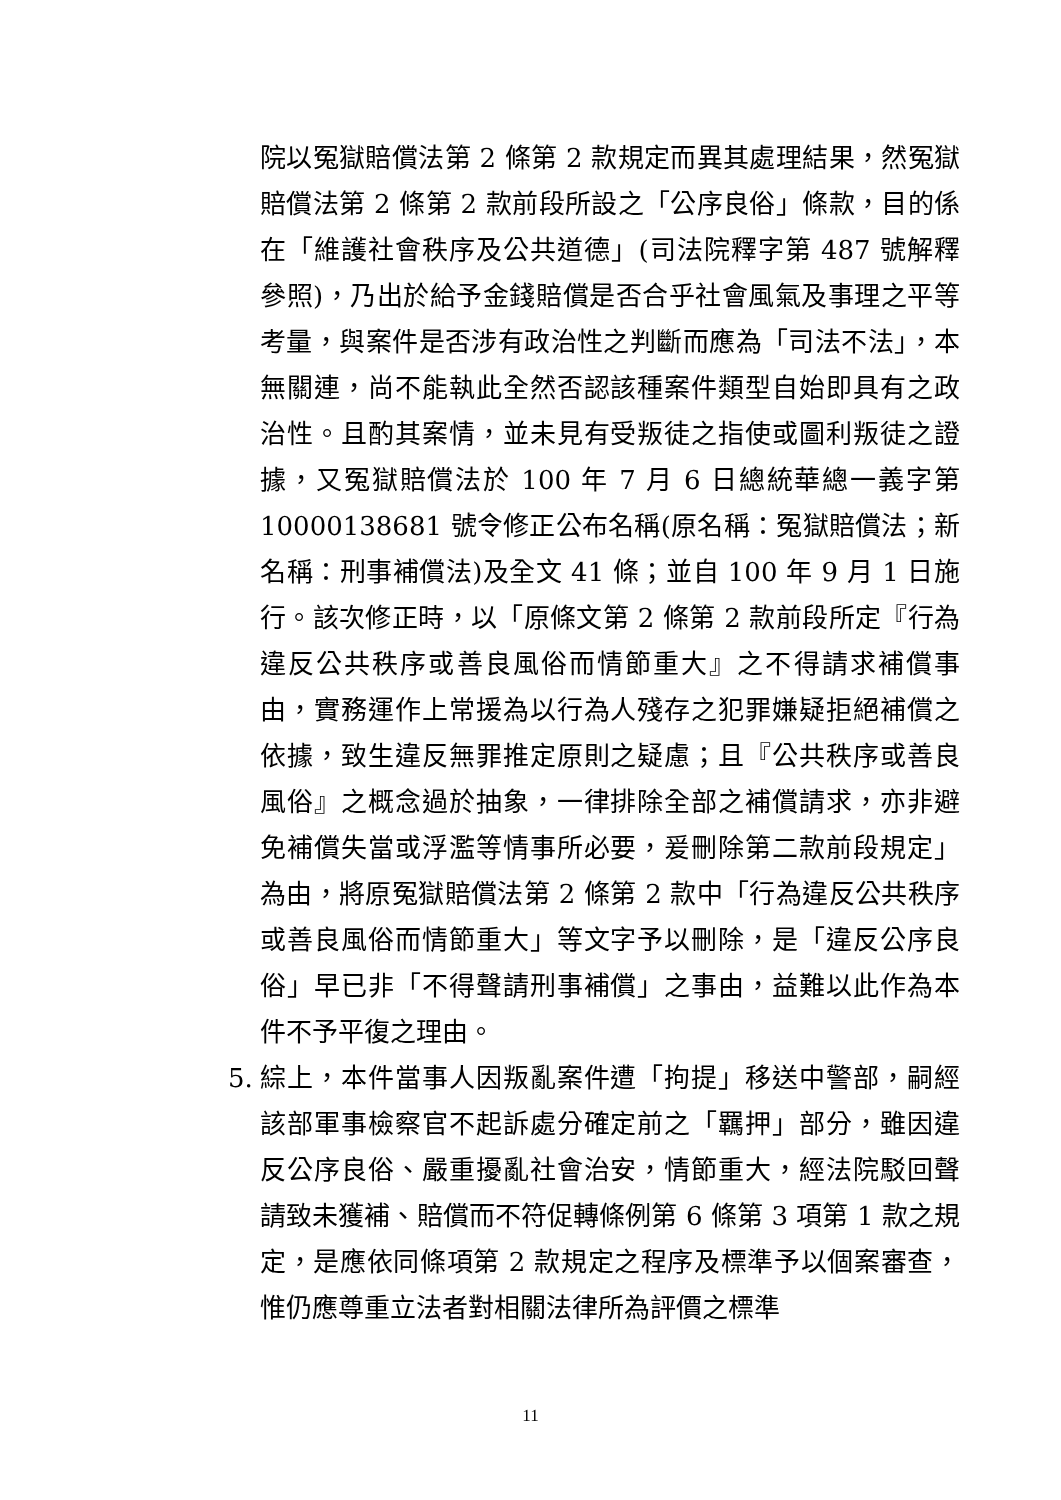院以冤獄賠償法第 2 條第 2 款規定而異其處理結果，然冤獄賠償法第 2 條第 2 款前段所設之「公序良俗」條款，目的係在「維護社會秩序及公共道德」(司法院釋字第 487 號解釋參照)，乃出於給予金錢賠償是否合乎社會風氣及事理之平等考量，與案件是否涉有政治性之判斷而應為「司法不法」，本無關連，尚不能執此全然否認該種案件類型自始即具有之政治性。且酌其案情，並未見有受叛徒之指使或圖利叛徒之證據，又冤獄賠償法於 100 年 7 月 6 日總統華總一義字第 10000138681 號令修正公布名稱(原名稱：冤獄賠償法；新名稱：刑事補償法)及全文 41 條；並自 100 年 9 月 1 日施行。該次修正時，以「原條文第 2 條第 2 款前段所定『行為違反公共秩序或善良風俗而情節重大』之不得請求補償事由，實務運作上常援為以行為人殘存之犯罪嫌疑拒絕補償之依據，致生違反無罪推定原則之疑慮；且『公共秩序或善良風俗』之概念過於抽象，一律排除全部之補償請求，亦非避免補償失當或浮濫等情事所必要，爰刪除第二款前段規定」為由，將原冤獄賠償法第 2 條第 2 款中「行為違反公共秩序或善良風俗而情節重大」等文字予以刪除，是「違反公序良俗」早已非「不得聲請刑事補償」之事由，益難以此作為本件不予平復之理由。
5. 綜上，本件當事人因叛亂案件遭「拘提」移送中警部，嗣經該部軍事檢察官不起訴處分確定前之「羈押」部分，雖因違反公序良俗、嚴重擾亂社會治安，情節重大，經法院駁回聲請致未獲補、賠償而不符促轉條例第 6 條第 3 項第 1 款之規定，是應依同條項第 2 款規定之程序及標準予以個案審查，惟仍應尊重立法者對相關法律所為評價之標準
11